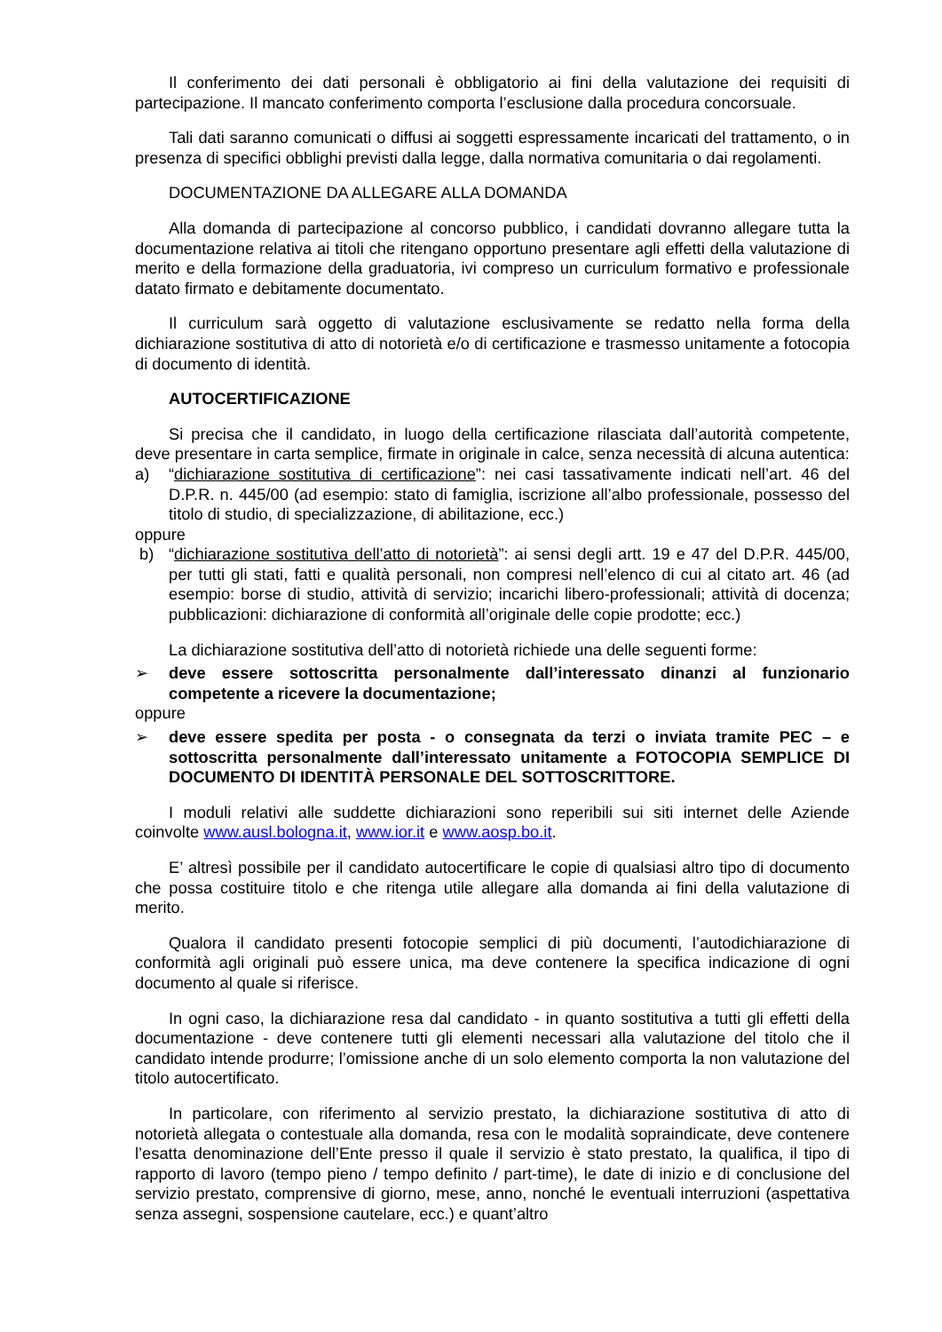Il conferimento dei dati personali è obbligatorio ai fini della valutazione dei requisiti di partecipazione. Il mancato conferimento comporta l’esclusione dalla procedura concorsuale.
Tali dati saranno comunicati o diffusi ai soggetti espressamente incaricati del trattamento, o in presenza di specifici obblighi previsti dalla legge, dalla normativa comunitaria o dai regolamenti.
DOCUMENTAZIONE DA ALLEGARE ALLA DOMANDA
Alla domanda di partecipazione al concorso pubblico, i candidati dovranno allegare tutta la documentazione relativa ai titoli che ritengano opportuno presentare agli effetti della valutazione di merito e della formazione della graduatoria, ivi compreso un curriculum formativo e professionale datato firmato e debitamente documentato.
Il curriculum sarà oggetto di valutazione esclusivamente se redatto nella forma della dichiarazione sostitutiva di atto di notorietà e/o di certificazione e trasmesso unitamente a fotocopia di documento di identità.
AUTOCERTIFICAZIONE
Si precisa che il candidato, in luogo della certificazione rilasciata dall’autorità competente, deve presentare in carta semplice, firmate in originale in calce, senza necessità di alcuna autentica:
a) “dichiarazione sostitutiva di certificazione”: nei casi tassativamente indicati nell’art. 46 del D.P.R. n. 445/00 (ad esempio: stato di famiglia, iscrizione all’albo professionale, possesso del titolo di studio, di specializzazione, di abilitazione, ecc.)
oppure
b) “dichiarazione sostitutiva dell’atto di notorietà”: ai sensi degli artt. 19 e 47 del D.P.R. 445/00, per tutti gli stati, fatti e qualità personali, non compresi nell’elenco di cui al citato art. 46 (ad esempio: borse di studio, attività di servizio; incarichi libero-professionali; attività di docenza; pubblicazioni: dichiarazione di conformità all’originale delle copie prodotte; ecc.)
La dichiarazione sostitutiva dell’atto di notorietà richiede una delle seguenti forme:
➢ deve essere sottoscritta personalmente dall’interessato dinanzi al funzionario competente a ricevere la documentazione;
oppure
➢ deve essere spedita per posta - o consegnata da terzi o inviata tramite PEC – e sottoscritta personalmente dall’interessato unitamente a FOTOCOPIA SEMPLICE DI DOCUMENTO DI IDENTITÀ PERSONALE DEL SOTTOSCRITTORE.
I moduli relativi alle suddette dichiarazioni sono reperibili sui siti internet delle Aziende coinvolte www.ausl.bologna.it, www.ior.it e www.aosp.bo.it.
E’ altresì possibile per il candidato autocertificare le copie di qualsiasi altro tipo di documento che possa costituire titolo e che ritenga utile allegare alla domanda ai fini della valutazione di merito.
Qualora il candidato presenti fotocopie semplici di più documenti, l’autodichiarazione di conformità agli originali può essere unica, ma deve contenere la specifica indicazione di ogni documento al quale si riferisce.
In ogni caso, la dichiarazione resa dal candidato - in quanto sostitutiva a tutti gli effetti della documentazione - deve contenere tutti gli elementi necessari alla valutazione del titolo che il candidato intende produrre; l’omissione anche di un solo elemento comporta la non valutazione del titolo autocertificato.
In particolare, con riferimento al servizio prestato, la dichiarazione sostitutiva di atto di notorietà allegata o contestuale alla domanda, resa con le modalità sopraindicate, deve contenere l’esatta denominazione dell’Ente presso il quale il servizio è stato prestato, la qualifica, il tipo di rapporto di lavoro (tempo pieno / tempo definito / part-time), le date di inizio e di conclusione del servizio prestato, comprensive di giorno, mese, anno, nonché le eventuali interruzioni (aspettativa senza assegni, sospensione cautelare, ecc.) e quant’altro